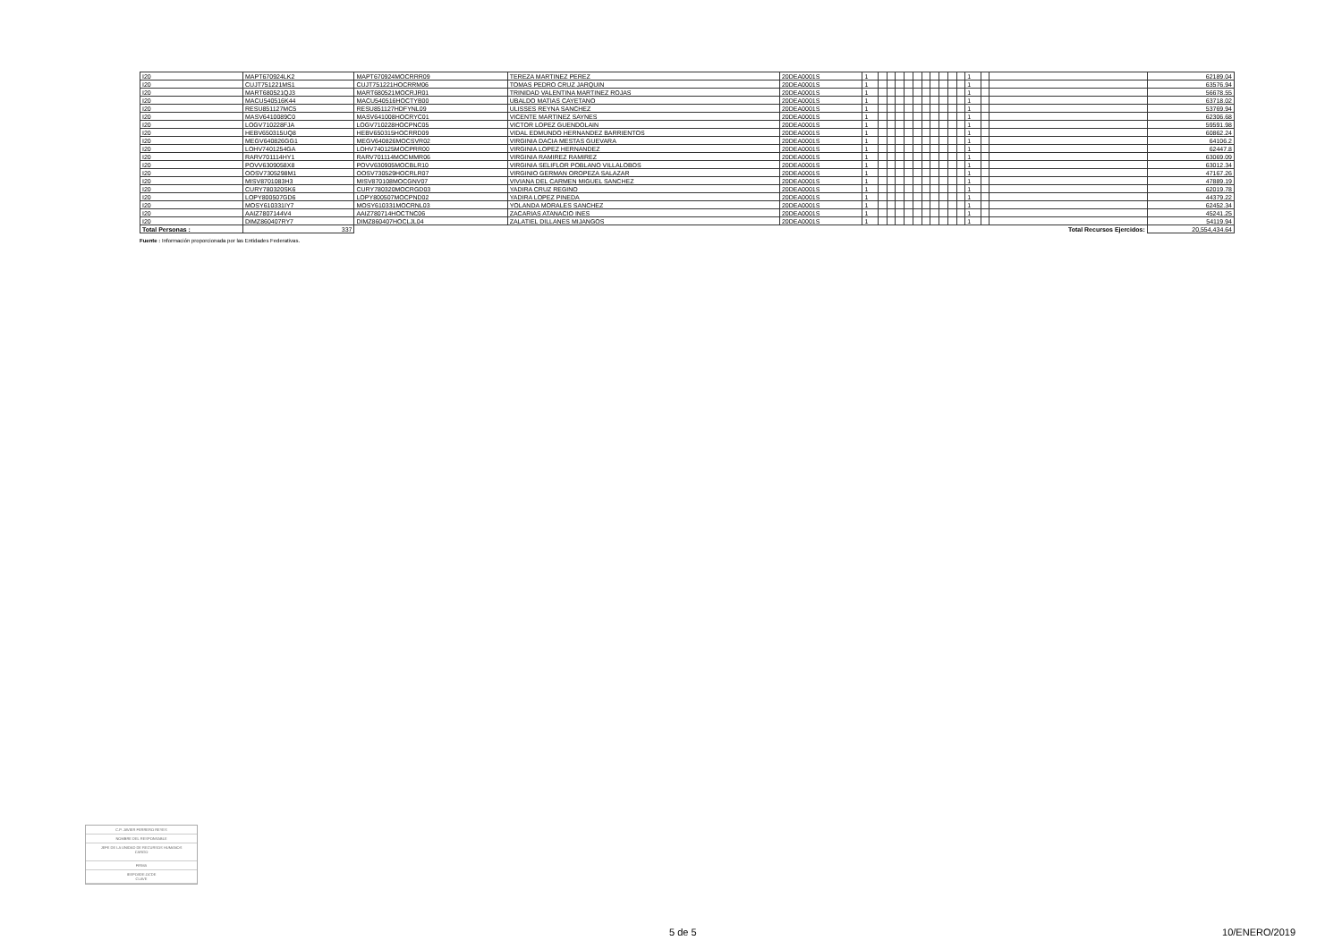| I20 | MAPT670924LK2 | MAPT670924MOCRRR09 | TEREZA MARTINEZ PEREZ | 20DEA0001S | 1 | | | | | | | | | | | 1 | | | 62189.04 |
| I20 | CUJT751221MS1 | CUJT751221HOCRRM06 | TOMAS PEDRO CRUZ JARQUIN | 20DEA0001S | 1 | | | | | | | | | | | 1 | | | 63576.94 |
| I20 | MART680521QJ3 | MART680521MOCRJR01 | TRINIDAD VALENTINA MARTINEZ ROJAS | 20DEA0001S | 1 | | | | | | | | | | | 1 | | | 56678.55 |
| I20 | MACU540516K44 | MACU540516HOCTYB00 | UBALDO MATIAS CAYETANO | 20DEA0001S | 1 | | | | | | | | | | | 1 | | | 63718.02 |
| I20 | RESU851127MC5 | RESU851127HDFYNL09 | ULISSES REYNA SANCHEZ | 20DEA0001S | 1 | | | | | | | | | | | 1 | | | 53769.94 |
| I20 | MASV6410089C0 | MASV641008HOCRYC01 | VICENTE MARTINEZ SAYNES | 20DEA0001S | 1 | | | | | | | | | | | 1 | | | 62306.68 |
| I20 | LOGV710228FJA | LOGV710228HOCPNC05 | VICTOR LOPEZ GUENDOLAIN | 20DEA0001S | 1 | | | | | | | | | | | 1 | | | 59591.98 |
| I20 | HEBV650315UQ8 | HEBV650315HOCRRD09 | VIDAL EDMUNDO HERNANDEZ BARRIENTOS | 20DEA0001S | 1 | | | | | | | | | | | 1 | | | 60862.24 |
| I20 | MEGV640826GG1 | MEGV640826MOCSVR02 | VIRGINIA DACIA MESTAS GUEVARA | 20DEA0001S | 1 | | | | | | | | | | | 1 | | | 64106.2 |
| I20 | LOHV7401254GA | LOHV740125MOCPRR00 | VIRGINIA LOPEZ HERNANDEZ | 20DEA0001S | 1 | | | | | | | | | | | 1 | | | 62447.8 |
| I20 | RARV701114HY1 | RARV701114MOCMMR06 | VIRGINIA RAMIREZ RAMIREZ | 20DEA0001S | 1 | | | | | | | | | | | 1 | | | 63069.09 |
| I20 | POVV6309058X8 | POVV630905MOCBLR10 | VIRGINIA SELIFLOR POBLANO VILLALOBOS | 20DEA0001S | 1 | | | | | | | | | | | 1 | | | 63012.34 |
| I20 | OOSV7305298M1 | OOSV730529HOCRLR07 | VIRGINIO GERMAN OROPEZA SALAZAR | 20DEA0001S | 1 | | | | | | | | | | | 1 | | | 47167.26 |
| I20 | MISV8701083H3 | MISV870108MOCGNV07 | VIVIANA DEL CARMEN MIGUEL SANCHEZ | 20DEA0001S | 1 | | | | | | | | | | | 1 | | | 47889.19 |
| I20 | CURY780320SK6 | CURY780320MOCRGD03 | YADIRA CRUZ REGINO | 20DEA0001S | 1 | | | | | | | | | | | 1 | | | 62019.78 |
| I20 | LOPY800507GD6 | LOPY800507MOCPND02 | YADIRA LOPEZ PINEDA | 20DEA0001S | 1 | | | | | | | | | | | 1 | | | 44379.22 |
| I20 | MOSY610331IY7 | MOSY610331MOCRNL03 | YOLANDA MORALES SANCHEZ | 20DEA0001S | 1 | | | | | | | | | | | 1 | | | 62452.34 |
| I20 | AAIZ7807144V4 | AAIZ780714HOCTNC06 | ZACARIAS ATANACIO INES | 20DEA0001S | 1 | | | | | | | | | | | 1 | | | 45241.25 |
| I20 | DIMZ860407RY7 | DIMZ860407HOCLJL04 | ZALATIEL DILLANES MIJANGOS | 20DEA0001S | 1 | | | | | | | | | | | 1 | | | 54119.94 |
| Total Personas : | 337 | | | | | | | | | | | | | | | | | Total Recursos Ejercidos: | 20,554,434.64 |
Fuente : Información proporcionada por las Entidades Federativas.
C.P. JAVIER FERRERO REYES
NOMBRE DEL RESPONSABLE
JEFE DE LA UNIDAD DE RECURSOS HUMANOS
CARGO
FIRMA
IEEPO/IDE.OCDE
CLAVE
5 de 5 10/ENERO/2019